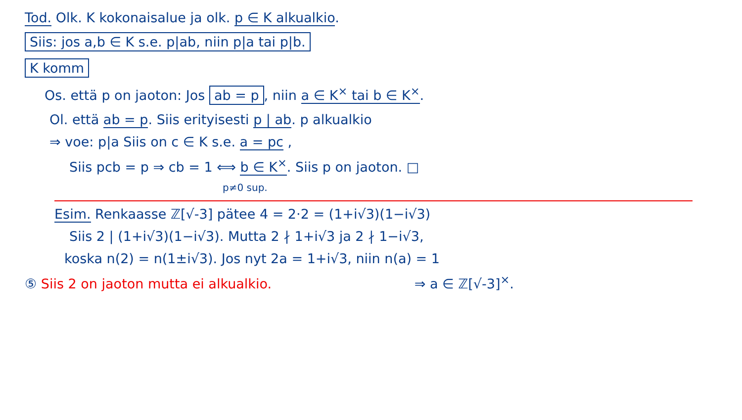Tod. Olk. K kokonaisalue ja olk. p ∈ K alkualkio.
Siis: jos a,b ∈ K s.e. p|ab, niin p|a tai p|b.
K komm
Os. että p on jaoton: Jos ab = p, niin a ∈ K<sup>×</sup> tai b ∈ K<sup>×</sup>.
Ol. että ab = p. Siis erityisesti p | ab. p alkualkio
⇒ voe: p|a Siis on c ∈ K s.e. a = pc ,
Siis pcb = p ⇒ cb = 1 ⟺ b ∈ K<sup>×</sup>. Siis p on jaoton. □
p≠0 sup.
Esim. Renkaasse ℤ[√-3] pätee 4 = 2·2 = (1+i√3)(1−i√3)
Siis 2 | (1+i√3)(1−i√3). Mutta 2 ∤ 1+i√3 ja 2 ∤ 1−i√3,
koska n(2) = n(1±i√3). Jos nyt 2a = 1+i√3, niin n(a) = 1
⑤ Siis 2 on jaoton mutta ei alkualkio. ⇒ a ∈ ℤ[√-3]<sup>×</sup>.